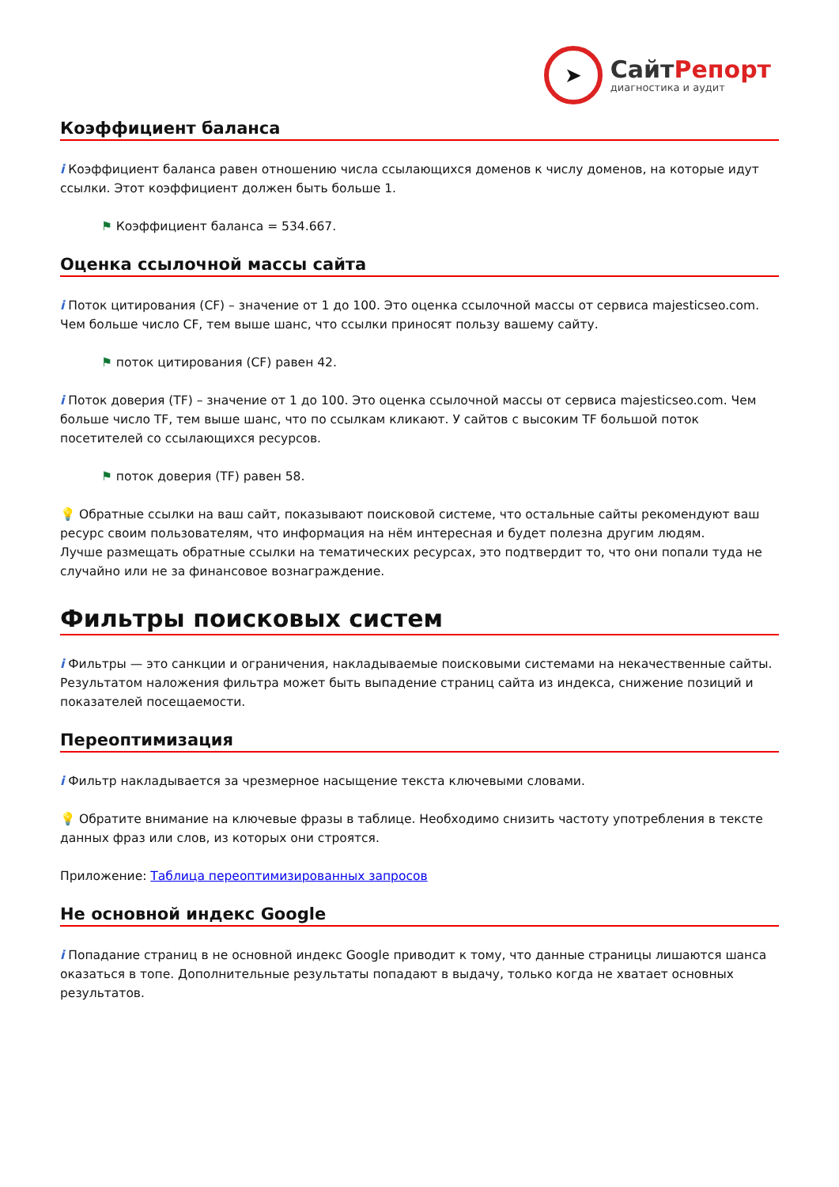➤
СайтРепорт
диагностика и аудит
Коэффициент баланса
i Коэффициент баланса равен отношению числа ссылающихся доменов к числу доменов, на которые идут ссылки. Этот коэффициент должен быть больше 1.
⚑ Коэффициент баланса = 534.667.
Оценка ссылочной массы сайта
i Поток цитирования (CF) – значение от 1 до 100. Это оценка ссылочной массы от сервиса majesticseo.com. Чем больше число CF, тем выше шанс, что ссылки приносят пользу вашему сайту.
⚑ поток цитирования (CF) равен 42.
i Поток доверия (TF) – значение от 1 до 100. Это оценка ссылочной массы от сервиса majesticseo.com. Чем больше число TF, тем выше шанс, что по ссылкам кликают. У сайтов с высоким TF большой поток посетителей со ссылающихся ресурсов.
⚑ поток доверия (TF) равен 58.
💡 Обратные ссылки на ваш сайт, показывают поисковой системе, что остальные сайты рекомендуют ваш ресурс своим пользователям, что информация на нём интересная и будет полезна другим людям.
Лучше размещать обратные ссылки на тематических ресурсах, это подтвердит то, что они попали туда не случайно или не за финансовое вознаграждение.
Фильтры поисковых систем
i Фильтры — это санкции и ограничения, накладываемые поисковыми системами на некачественные сайты. Результатом наложения фильтра может быть выпадение страниц сайта из индекса, снижение позиций и показателей посещаемости.
Переоптимизация
i Фильтр накладывается за чрезмерное насыщение текста ключевыми словами.
💡 Обратите внимание на ключевые фразы в таблице. Необходимо снизить частоту употребления в тексте данных фраз или слов, из которых они строятся.
Приложение: Таблица переоптимизированных запросов
Не основной индекс Google
i Попадание страниц в не основной индекс Google приводит к тому, что данные страницы лишаются шанса оказаться в топе. Дополнительные результаты попадают в выдачу, только когда не хватает основных результатов.